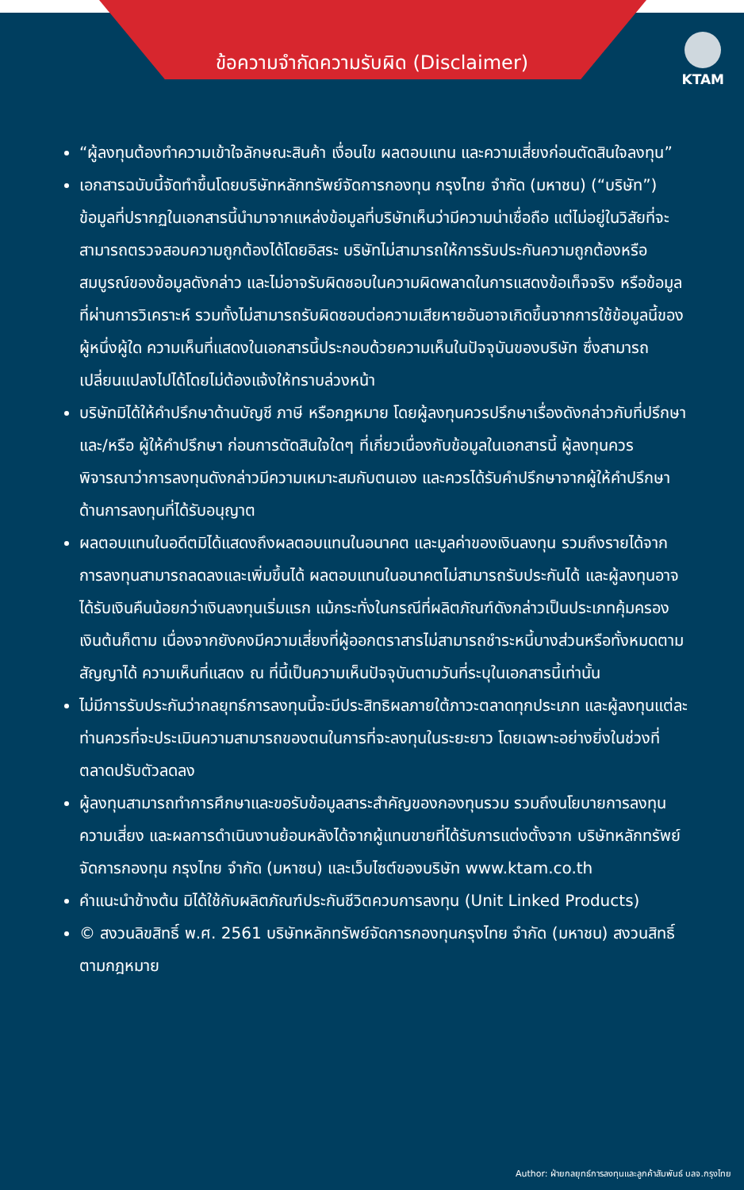ข้อความจำกัดความรับผิด (Disclaimer)
KTAM
“ผู้ลงทุนต้องทำความเข้าใจลักษณะสินค้า เงื่อนไข ผลตอบแทน และความเสี่ยงก่อนตัดสินใจลงทุน”
เอกสารฉบับนี้จัดทำขึ้นโดยบริษัทหลักทรัพย์จัดการกองทุน กรุงไทย จำกัด (มหาชน) (“บริษัท”) ข้อมูลที่ปรากฏในเอกสารนี้นำมาจากแหล่งข้อมูลที่บริษัทเห็นว่ามีความน่าเชื่อถือ แต่ไม่อยู่ในวิสัยที่จะสามารถตรวจสอบความถูกต้องได้โดยอิสระ บริษัทไม่สามารถให้การรับประกันความถูกต้องหรือสมบูรณ์ของข้อมูลดังกล่าว และไม่อาจรับผิดชอบในความผิดพลาดในการแสดงข้อเท็จจริง หรือข้อมูลที่ผ่านการวิเคราะห์ รวมทั้งไม่สามารถรับผิดชอบต่อความเสียหายอันอาจเกิดขึ้นจากการใช้ข้อมูลนี้ของผู้หนึ่งผู้ใด ความเห็นที่แสดงในเอกสารนี้ประกอบด้วยความเห็นในปัจจุบันของบริษัท ซึ่งสามารถเปลี่ยนแปลงไปได้โดยไม่ต้องแจ้งให้ทราบล่วงหน้า
บริษัทมิได้ให้คำปรึกษาด้านบัญชี ภาษี หรือกฎหมาย โดยผู้ลงทุนควรปรึกษาเรื่องดังกล่าวกับที่ปรึกษา และ/หรือ ผู้ให้คำปรึกษา ก่อนการตัดสินใจใดๆ ที่เกี่ยวเนื่องกับข้อมูลในเอกสารนี้ ผู้ลงทุนควรพิจารณาว่าการลงทุนดังกล่าวมีความเหมาะสมกับตนเอง และควรได้รับคำปรึกษาจากผู้ให้คำปรึกษาด้านการลงทุนที่ได้รับอนุญาต
ผลตอบแทนในอดีตมิได้แสดงถึงผลตอบแทนในอนาคต และมูลค่าของเงินลงทุน รวมถึงรายได้จากการลงทุนสามารถลดลงและเพิ่มขึ้นได้ ผลตอบแทนในอนาคตไม่สามารถรับประกันได้ และผู้ลงทุนอาจได้รับเงินคืนน้อยกว่าเงินลงทุนเริ่มแรก แม้กระทั่งในกรณีที่ผลิตภัณฑ์ดังกล่าวเป็นประเภทคุ้มครองเงินต้นก็ตาม เนื่องจากยังคงมีความเสี่ยงที่ผู้ออกตราสารไม่สามารถชำระหนี้บางส่วนหรือทั้งหมดตามสัญญาได้ ความเห็นที่แสดง ณ ที่นี้เป็นความเห็นปัจจุบันตามวันที่ระบุในเอกสารนี้เท่านั้น
ไม่มีการรับประกันว่ากลยุทธ์การลงทุนนี้จะมีประสิทธิผลภายใต้ภาวะตลาดทุกประเภท และผู้ลงทุนแต่ละท่านควรที่จะประเมินความสามารถของตนในการที่จะลงทุนในระยะยาว โดยเฉพาะอย่างยิ่งในช่วงที่ตลาดปรับตัวลดลง
ผู้ลงทุนสามารถทำการศึกษาและขอรับข้อมูลสาระสำคัญของกองทุนรวม รวมถึงนโยบายการลงทุน ความเสี่ยง และผลการดำเนินงานย้อนหลังได้จากผู้แทนขายที่ได้รับการแต่งตั้งจาก บริษัทหลักทรัพย์จัดการกองทุน กรุงไทย จำกัด (มหาชน) และเว็บไซต์ของบริษัท www.ktam.co.th
คำแนะนำข้างต้น มิได้ใช้กับผลิตภัณฑ์ประกันชีวิตควบการลงทุน (Unit Linked Products)
© สงวนลิขสิทธิ์ พ.ศ. 2561 บริษัทหลักทรัพย์จัดการกองทุนกรุงไทย จำกัด (มหาชน) สงวนสิทธิ์ตามกฎหมาย
Author: ฝ่ายกลยุทธ์การลงทุนและลูกค้าสัมพันธ์ บลจ.กรุงไทย